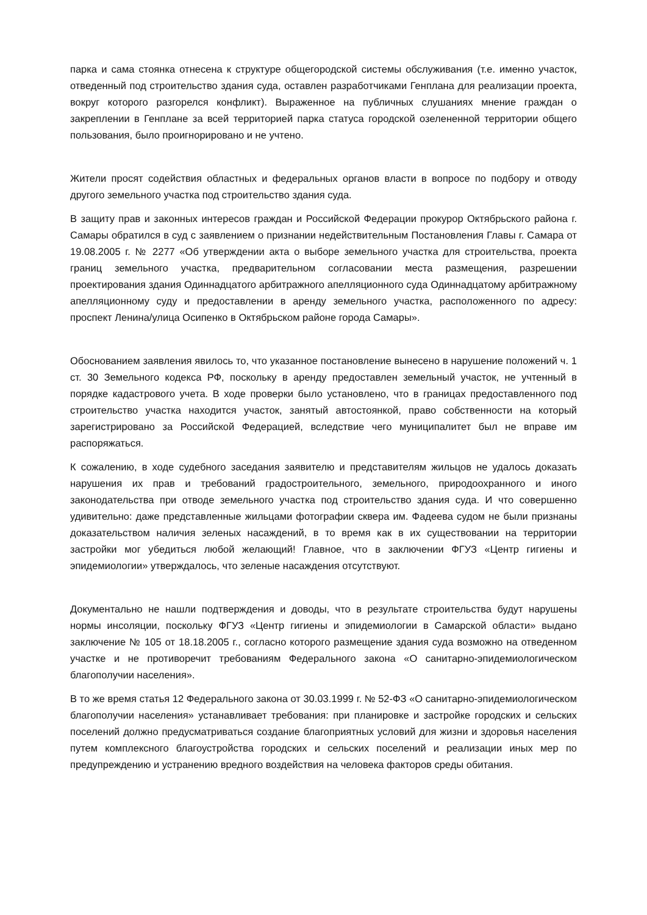парка и сама стоянка отнесена к структуре общегородской системы обслуживания (т.е. именно участок, отведенный под строительство здания суда, оставлен разработчиками Генплана для реализации проекта, вокруг которого разгорелся конфликт). Выраженное на публичных слушаниях мнение граждан о закреплении в Генплане за всей территорией парка статуса городской озелененной территории общего пользования, было проигнорировано и не учтено.
Жители просят содействия областных и федеральных органов власти в вопросе по подбору и отводу другого земельного участка под строительство здания суда.
В защиту прав и законных интересов граждан и Российской Федерации прокурор Октябрьского района г. Самары обратился в суд с заявлением о признании недействительным Постановления Главы г. Самара от 19.08.2005 г. № 2277 «Об утверждении акта о выборе земельного участка для строительства, проекта границ земельного участка, предварительном согласовании места размещения, разрешении проектирования здания Одиннадцатого арбитражного апелляционного суда Одиннадцатому арбитражному апелляционному суду и предоставлении в аренду земельного участка, расположенного по адресу: проспект Ленина/улица Осипенко в Октябрьском районе города Самары».
Обоснованием заявления явилось то, что указанное постановление вынесено в нарушение положений ч. 1 ст. 30 Земельного кодекса РФ, поскольку в аренду предоставлен земельный участок, не учтенный в порядке кадастрового учета. В ходе проверки было установлено, что в границах предоставленного под строительство участка находится участок, занятый автостоянкой, право собственности на который зарегистрировано за Российской Федерацией, вследствие чего муниципалитет был не вправе им распоряжаться.
К сожалению, в ходе судебного заседания заявителю и представителям жильцов не удалось доказать нарушения их прав и требований градостроительного, земельного, природоохранного и иного законодательства при отводе земельного участка под строительство здания суда. И что совершенно удивительно: даже представленные жильцами фотографии сквера им. Фадеева судом не были признаны доказательством наличия зеленых насаждений, в то время как в их существовании на территории застройки мог убедиться любой желающий! Главное, что в заключении ФГУЗ «Центр гигиены и эпидемиологии» утверждалось, что зеленые насаждения отсутствуют.
Документально не нашли подтверждения и доводы, что в результате строительства будут нарушены нормы инсоляции, поскольку ФГУЗ «Центр гигиены и эпидемиологии в Самарской области» выдано заключение № 105 от 18.18.2005 г., согласно которого размещение здания суда возможно на отведенном участке и не противоречит требованиям Федерального закона «О санитарно-эпидемиологическом благополучии населения».
В то же время статья 12 Федерального закона от 30.03.1999 г. № 52-ФЗ «О санитарно-эпидемиологическом благополучии населения» устанавливает требования: при планировке и застройке городских и сельских поселений должно предусматриваться создание благоприятных условий для жизни и здоровья населения путем комплексного благоустройства городских и сельских поселений и реализации иных мер по предупреждению и устранению вредного воздействия на человека факторов среды обитания.